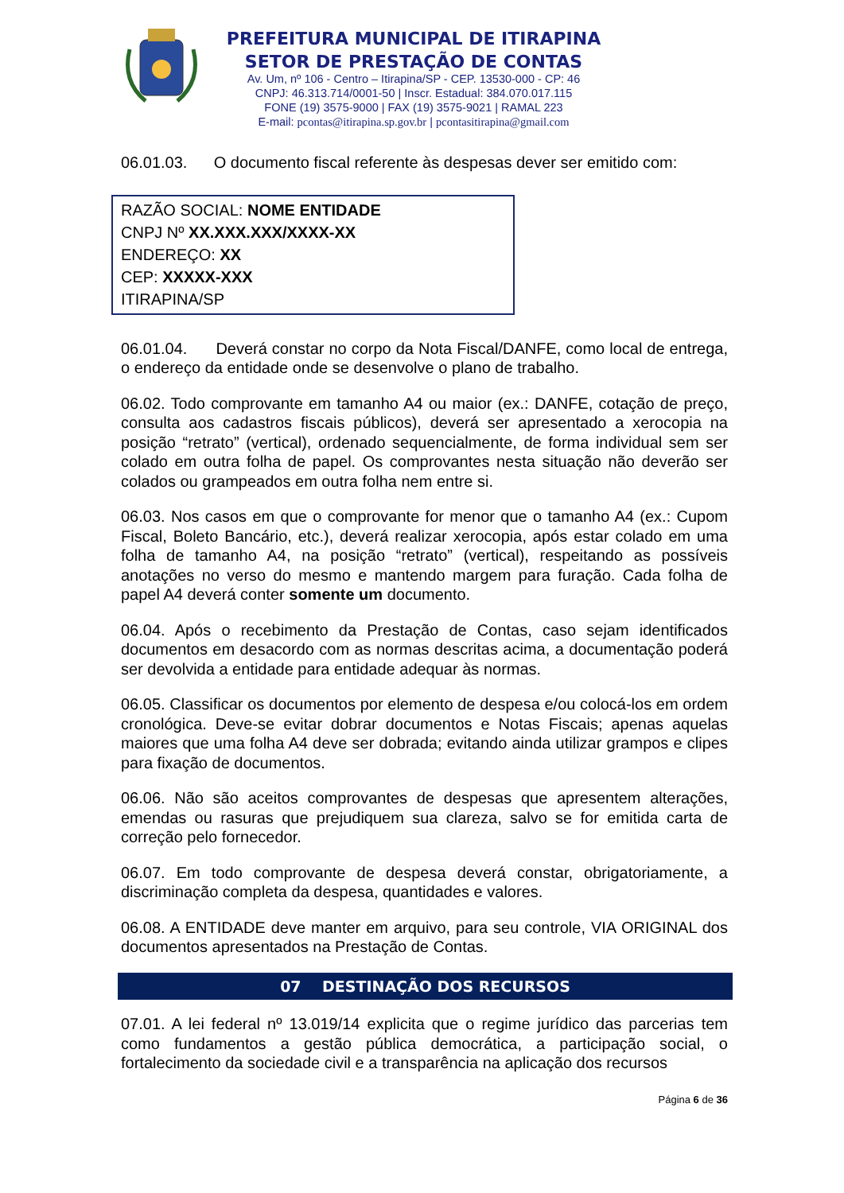PREFEITURA MUNICIPAL DE ITIRAPINA
SETOR DE PRESTAÇÃO DE CONTAS
Av. Um, nº 106 - Centro – Itirapina/SP - CEP. 13530-000 - CP: 46
CNPJ: 46.313.714/0001-50 | Inscr. Estadual: 384.070.017.115
FONE (19) 3575-9000 | FAX (19) 3575-9021 | RAMAL 223
E-mail: pcontas@itirapina.sp.gov.br | pcontasitirapina@gmail.com
06.01.03. O documento fiscal referente às despesas dever ser emitido com:
RAZÃO SOCIAL: NOME ENTIDADE
CNPJ Nº XX.XXX.XXX/XXXX-XX
ENDEREÇO: XX
CEP: XXXXX-XXX
ITIRAPINA/SP
06.01.04. Deverá constar no corpo da Nota Fiscal/DANFE, como local de entrega, o endereço da entidade onde se desenvolve o plano de trabalho.
06.02. Todo comprovante em tamanho A4 ou maior (ex.: DANFE, cotação de preço, consulta aos cadastros fiscais públicos), deverá ser apresentado a xerocopia na posição “retrato” (vertical), ordenado sequencialmente, de forma individual sem ser colado em outra folha de papel. Os comprovantes nesta situação não deverão ser colados ou grampeados em outra folha nem entre si.
06.03. Nos casos em que o comprovante for menor que o tamanho A4 (ex.: Cupom Fiscal, Boleto Bancário, etc.), deverá realizar xerocopia, após estar colado em uma folha de tamanho A4, na posição “retrato” (vertical), respeitando as possíveis anotações no verso do mesmo e mantendo margem para furação. Cada folha de papel A4 deverá conter somente um documento.
06.04. Após o recebimento da Prestação de Contas, caso sejam identificados documentos em desacordo com as normas descritas acima, a documentação poderá ser devolvida a entidade para entidade adequar às normas.
06.05. Classificar os documentos por elemento de despesa e/ou colocá-los em ordem cronológica. Deve-se evitar dobrar documentos e Notas Fiscais; apenas aquelas maiores que uma folha A4 deve ser dobrada; evitando ainda utilizar grampos e clipes para fixação de documentos.
06.06. Não são aceitos comprovantes de despesas que apresentem alterações, emendas ou rasuras que prejudiquem sua clareza, salvo se for emitida carta de correção pelo fornecedor.
06.07. Em todo comprovante de despesa deverá constar, obrigatoriamente, a discriminação completa da despesa, quantidades e valores.
06.08. A ENTIDADE deve manter em arquivo, para seu controle, VIA ORIGINAL dos documentos apresentados na Prestação de Contas.
07 DESTINAÇÃO DOS RECURSOS
07.01. A lei federal nº 13.019/14 explicita que o regime jurídico das parcerias tem como fundamentos a gestão pública democrática, a participação social, o fortalecimento da sociedade civil e a transparência na aplicação dos recursos
Página 6 de 36